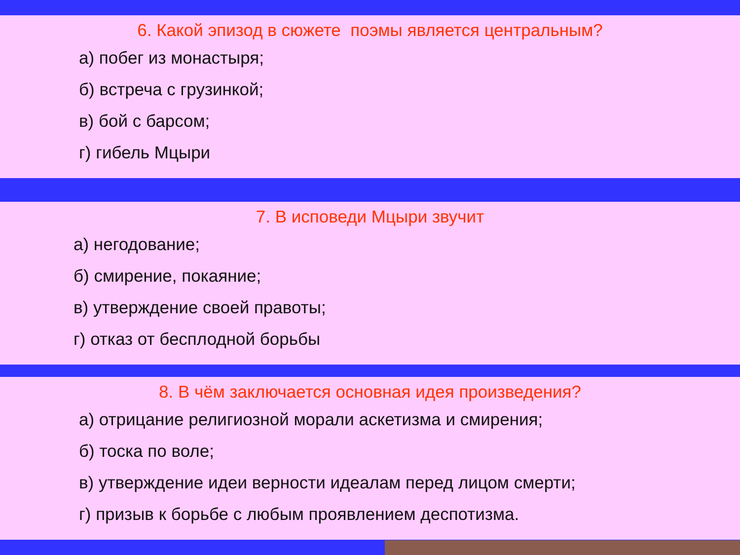6. Какой эпизод в сюжете поэмы является центральным?
а) побег из монастыря;
б) встреча с грузинкой;
в) бой с барсом;
г) гибель Мцыри
7. В исповеди Мцыри звучит
а) негодование;
б) смирение, покаяние;
в) утверждение своей правоты;
г) отказ от бесплодной борьбы
8. В чём заключается основная идея произведения?
а) отрицание религиозной морали аскетизма и смирения;
б) тоска по воле;
в) утверждение идеи верности идеалам перед лицом смерти;
г) призыв к борьбе с любым проявлением деспотизма.